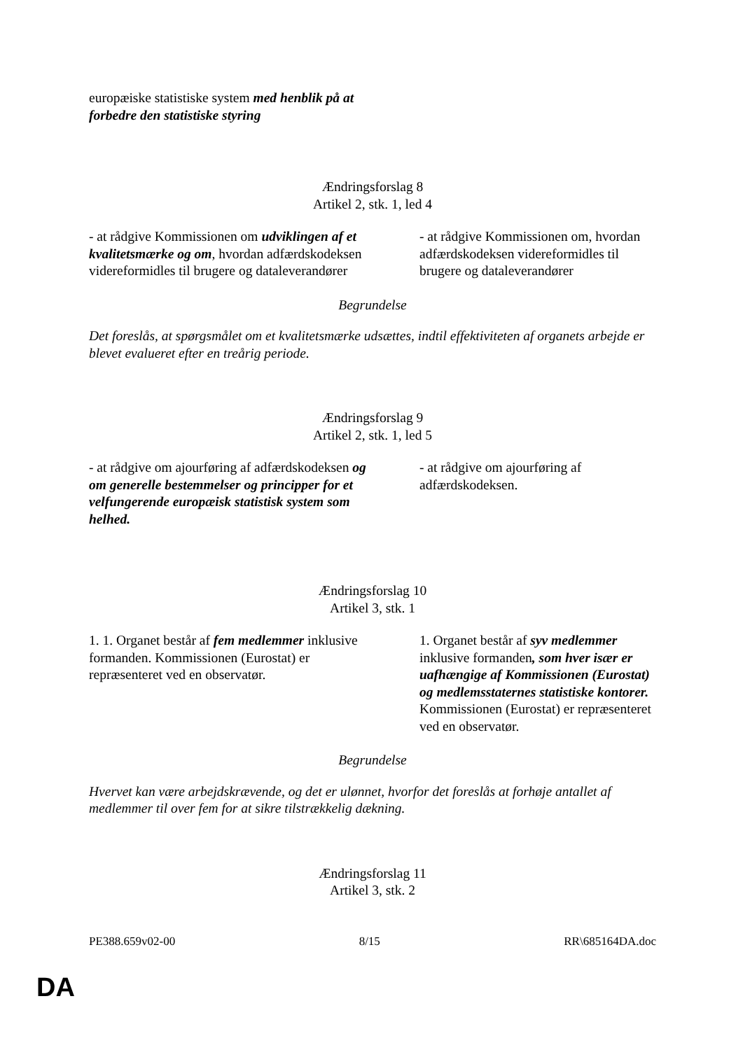| europæiske statistiske system med henblik på at forbedre den statistiske styring | |
Ændringsforslag 8
Artikel 2, stk. 1, led 4
| - at rådgive Kommissionen om udviklingen af et kvalitetsmærke og om , hvordan adfærdskodeksen videreformidles til brugere og dataleverandører | - at rådgive Kommissionen om, hvordan adfærdskodeksen videreformidles til brugere og dataleverandører |
Begrundelse
Det foreslås, at spørgsmålet om et kvalitetsmærke udsættes, indtil effektiviteten af organets arbejde er blevet evalueret efter en treårig periode.
Ændringsforslag 9
Artikel 2, stk. 1, led 5
| - at rådgive om ajourføring af adfærdskodeksen og om generelle bestemmelser og principper for et velfungerende europæisk statistisk system som helhed. | - at rådgive om ajourføring af adfærdskodeksen. |
Ændringsforslag 10
Artikel 3, stk. 1
| 1. 1. Organet består af fem medlemmer inklusive formanden. Kommissionen (Eurostat) er repræsenteret ved en observatør. | 1. Organet består af syv medlemmer inklusive formanden , som hver især er uafhængige af Kommissionen (Eurostat) og medlemsstaternes statistiske kontorer. Kommissionen (Eurostat) er repræsenteret ved en observatør. |
Begrundelse
Hvervet kan være arbejdskrævende, og det er ulønnet, hvorfor det foreslås at forhøje antallet af medlemmer til over fem for at sikre tilstrækkelig dækning.
Ændringsforslag 11
Artikel 3, stk. 2
PE388.659v02-00 8/15 RR\685164DA.doc
DA